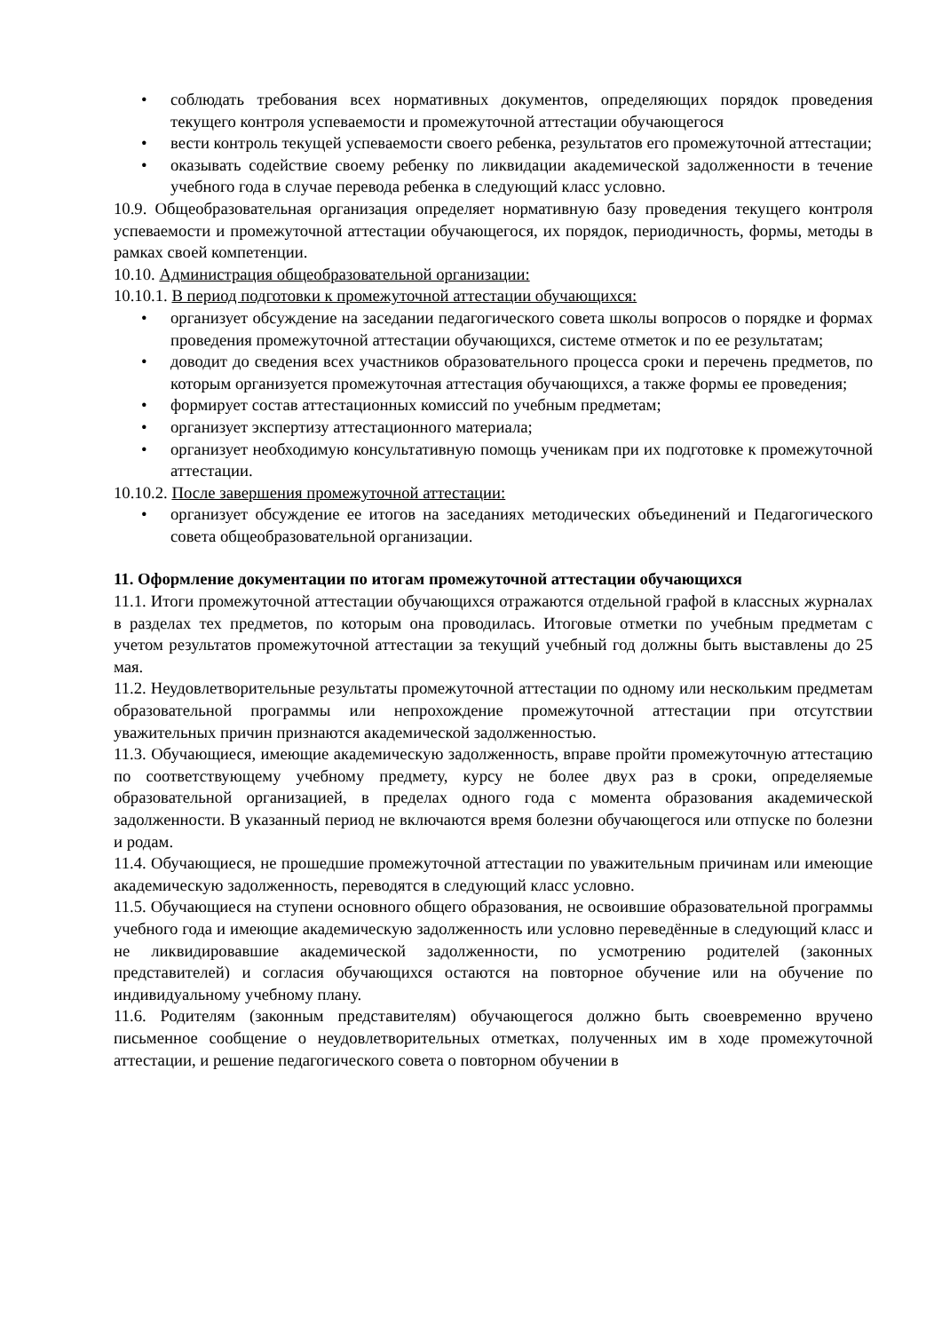• соблюдать требования всех нормативных документов, определяющих порядок проведения текущего контроля успеваемости и промежуточной аттестации обучающегося
• вести контроль текущей успеваемости своего ребенка, результатов его промежуточной аттестации;
• оказывать содействие своему ребенку по ликвидации академической задолженности в течение учебного года в случае перевода ребенка в следующий класс условно.
10.9. Общеобразовательная организация определяет нормативную базу проведения текущего контроля успеваемости и промежуточной аттестации обучающегося, их порядок, периодичность, формы, методы в рамках своей компетенции.
10.10. Администрация общеобразовательной организации:
10.10.1. В период подготовки к промежуточной аттестации обучающихся:
• организует обсуждение на заседании педагогического совета школы вопросов о порядке и формах проведения промежуточной аттестации обучающихся, системе отметок и по ее результатам;
• доводит до сведения всех участников образовательного процесса сроки и перечень предметов, по которым организуется промежуточная аттестация обучающихся, а также формы ее проведения;
• формирует состав аттестационных комиссий по учебным предметам;
• организует экспертизу аттестационного материала;
• организует необходимую консультативную помощь ученикам при их подготовке к промежуточной аттестации.
10.10.2. После завершения промежуточной аттестации:
• организует обсуждение ее итогов на заседаниях методических объединений и Педагогического совета общеобразовательной организации.
11. Оформление документации по итогам промежуточной аттестации обучающихся
11.1. Итоги промежуточной аттестации обучающихся отражаются отдельной графой в классных журналах в разделах тех предметов, по которым она проводилась. Итоговые отметки по учебным предметам с учетом результатов промежуточной аттестации за текущий учебный год должны быть выставлены до 25 мая.
11.2. Неудовлетворительные результаты промежуточной аттестации по одному или нескольким предметам образовательной программы или непрохождение промежуточной аттестации при отсутствии уважительных причин признаются академической задолженностью.
11.3. Обучающиеся, имеющие академическую задолженность, вправе пройти промежуточную аттестацию по соответствующему учебному предмету, курсу не более двух раз в сроки, определяемые образовательной организацией, в пределах одного года с момента образования академической задолженности. В указанный период не включаются время болезни обучающегося или отпуске по болезни и родам.
11.4. Обучающиеся, не прошедшие промежуточной аттестации по уважительным причинам или имеющие академическую задолженность, переводятся в следующий класс условно.
11.5. Обучающиеся на ступени основного общего образования, не освоившие образовательной программы учебного года и имеющие академическую задолженность или условно переведённые в следующий класс и не ликвидировавшие академической задолженности, по усмотрению родителей (законных представителей) и согласия обучающихся остаются на повторное обучение или на обучение по индивидуальному учебному плану.
11.6. Родителям (законным представителям) обучающегося должно быть своевременно вручено письменное сообщение о неудовлетворительных отметках, полученных им в ходе промежуточной аттестации, и решение педагогического совета о повторном обучении в